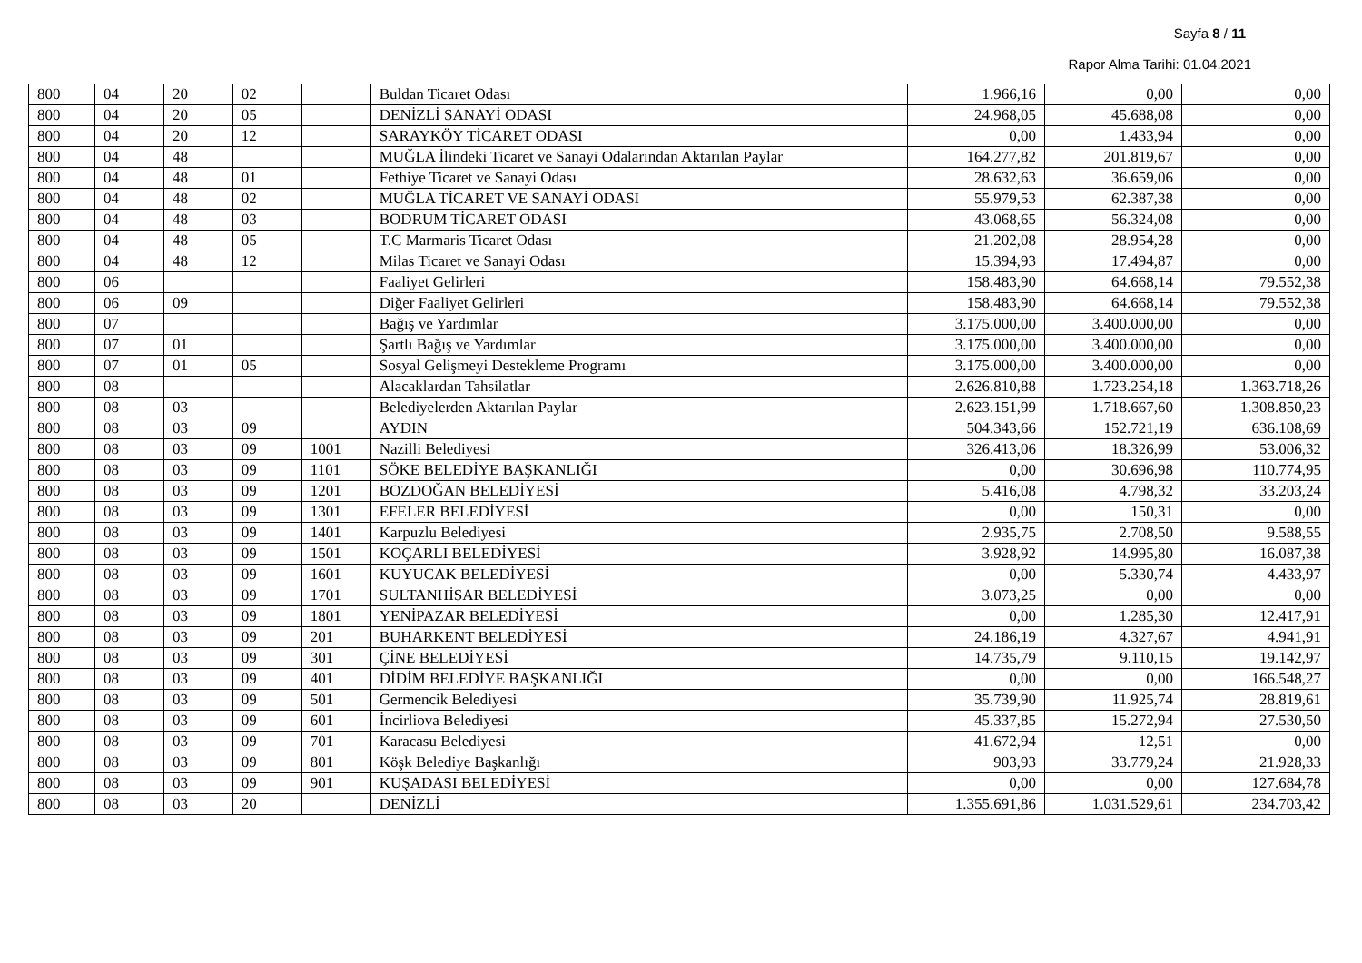Sayfa 8 / 11
Rapor Alma Tarihi: 01.04.2021
| 800 | 04 | 20 | 02 | | Buldan Ticaret Odası | 1.966,16 | 0,00 | 0,00 |
| 800 | 04 | 20 | 05 | | DENİZLİ SANAYİ ODASI | 24.968,05 | 45.688,08 | 0,00 |
| 800 | 04 | 20 | 12 | | SARAYKÖY TİCARET ODASI | 0,00 | 1.433,94 | 0,00 |
| 800 | 04 | 48 | | | MUĞLA İlindeki Ticaret ve Sanayi Odalarından Aktarılan Paylar | 164.277,82 | 201.819,67 | 0,00 |
| 800 | 04 | 48 | 01 | | Fethiye Ticaret ve Sanayi Odası | 28.632,63 | 36.659,06 | 0,00 |
| 800 | 04 | 48 | 02 | | MUĞLA TİCARET VE SANAYİ ODASI | 55.979,53 | 62.387,38 | 0,00 |
| 800 | 04 | 48 | 03 | | BODRUM TİCARET ODASI | 43.068,65 | 56.324,08 | 0,00 |
| 800 | 04 | 48 | 05 | | T.C Marmaris Ticaret Odası | 21.202,08 | 28.954,28 | 0,00 |
| 800 | 04 | 48 | 12 | | Milas Ticaret ve Sanayi Odası | 15.394,93 | 17.494,87 | 0,00 |
| 800 | 06 | | | | Faaliyet Gelirleri | 158.483,90 | 64.668,14 | 79.552,38 |
| 800 | 06 | 09 | | | Diğer Faaliyet Gelirleri | 158.483,90 | 64.668,14 | 79.552,38 |
| 800 | 07 | | | | Bağış ve Yardımlar | 3.175.000,00 | 3.400.000,00 | 0,00 |
| 800 | 07 | 01 | | | Şartlı Bağış ve Yardımlar | 3.175.000,00 | 3.400.000,00 | 0,00 |
| 800 | 07 | 01 | 05 | | Sosyal Gelişmeyi Destekleme Programı | 3.175.000,00 | 3.400.000,00 | 0,00 |
| 800 | 08 | | | | Alacaklardan Tahsilatlar | 2.626.810,88 | 1.723.254,18 | 1.363.718,26 |
| 800 | 08 | 03 | | | Belediyelerden Aktarılan Paylar | 2.623.151,99 | 1.718.667,60 | 1.308.850,23 |
| 800 | 08 | 03 | 09 | | AYDIN | 504.343,66 | 152.721,19 | 636.108,69 |
| 800 | 08 | 03 | 09 | 1001 | Nazilli Belediyesi | 326.413,06 | 18.326,99 | 53.006,32 |
| 800 | 08 | 03 | 09 | 1101 | SÖKE BELEDİYE BAŞKANLIĞI | 0,00 | 30.696,98 | 110.774,95 |
| 800 | 08 | 03 | 09 | 1201 | BOZDOĞAN BELEDİYESİ | 5.416,08 | 4.798,32 | 33.203,24 |
| 800 | 08 | 03 | 09 | 1301 | EFELER BELEDİYESİ | 0,00 | 150,31 | 0,00 |
| 800 | 08 | 03 | 09 | 1401 | Karpuzlu Belediyesi | 2.935,75 | 2.708,50 | 9.588,55 |
| 800 | 08 | 03 | 09 | 1501 | KOÇARLI BELEDİYESİ | 3.928,92 | 14.995,80 | 16.087,38 |
| 800 | 08 | 03 | 09 | 1601 | KUYUCAK BELEDİYESİ | 0,00 | 5.330,74 | 4.433,97 |
| 800 | 08 | 03 | 09 | 1701 | SULTANHİSAR BELEDİYESİ | 3.073,25 | 0,00 | 0,00 |
| 800 | 08 | 03 | 09 | 1801 | YENİPAZAR BELEDİYESİ | 0,00 | 1.285,30 | 12.417,91 |
| 800 | 08 | 03 | 09 | 201 | BUHARKENT BELEDİYESİ | 24.186,19 | 4.327,67 | 4.941,91 |
| 800 | 08 | 03 | 09 | 301 | ÇİNE BELEDİYESİ | 14.735,79 | 9.110,15 | 19.142,97 |
| 800 | 08 | 03 | 09 | 401 | DİDİM BELEDİYE BAŞKANLIĞI | 0,00 | 0,00 | 166.548,27 |
| 800 | 08 | 03 | 09 | 501 | Germencik Belediyesi | 35.739,90 | 11.925,74 | 28.819,61 |
| 800 | 08 | 03 | 09 | 601 | İncirliova Belediyesi | 45.337,85 | 15.272,94 | 27.530,50 |
| 800 | 08 | 03 | 09 | 701 | Karacasu Belediyesi | 41.672,94 | 12,51 | 0,00 |
| 800 | 08 | 03 | 09 | 801 | Köşk Belediye Başkanlığı | 903,93 | 33.779,24 | 21.928,33 |
| 800 | 08 | 03 | 09 | 901 | KUŞADASI BELEDİYESİ | 0,00 | 0,00 | 127.684,78 |
| 800 | 08 | 03 | 20 | | DENİZLİ | 1.355.691,86 | 1.031.529,61 | 234.703,42 |